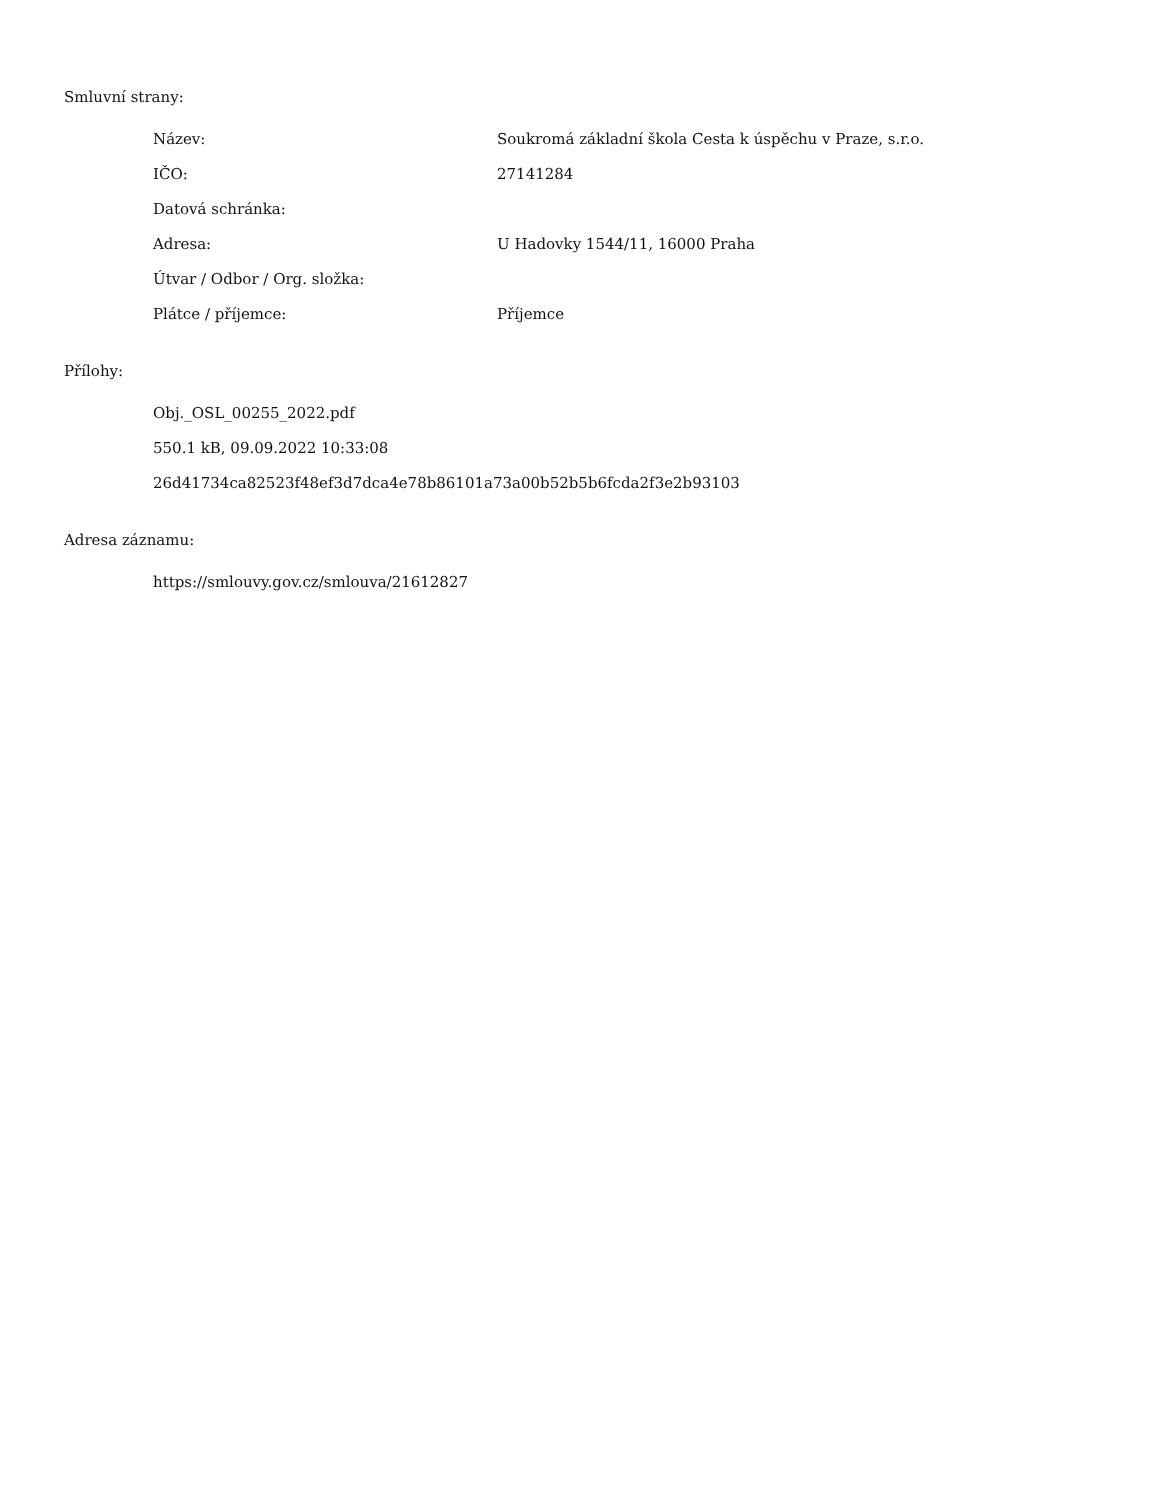Smluvní strany:
| Název: | Soukromá základní škola Cesta k úspěchu v Praze, s.r.o. |
| IČO: | 27141284 |
| Datová schránka: | |
| Adresa: | U Hadovky 1544/11, 16000 Praha |
| Útvar / Odbor / Org. složka: | |
| Plátce / příjemce: | Příjemce |
Přílohy:
Obj._OSL_00255_2022.pdf
550.1 kB, 09.09.2022 10:33:08
26d41734ca82523f48ef3d7dca4e78b86101a73a00b52b5b6fcda2f3e2b93103
Adresa záznamu:
https://smlouvy.gov.cz/smlouva/21612827